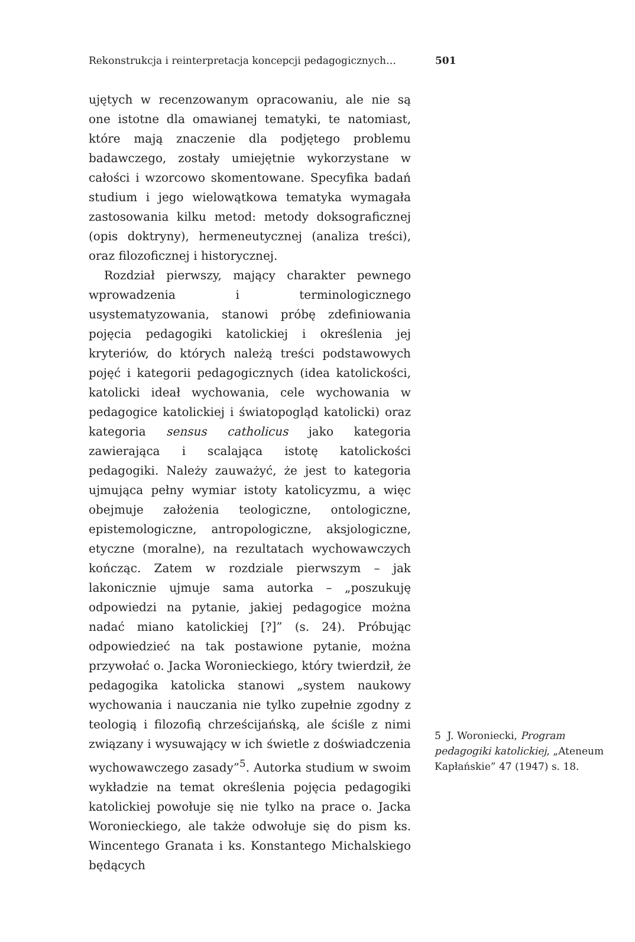Rekonstrukcja i reinterpretacja koncepcji pedagogicznych… 501
ujętych w recenzowanym opracowaniu, ale nie są one istotne dla omawianej tematyki, te natomiast, które mają znaczenie dla podjętego problemu badawczego, zostały umiejętnie wykorzystane w całości i wzorcowo skomentowane. Specyfika badań studium i jego wielowątkowa tematyka wymagała zastosowania kilku metod: metody doksograficznej (opis doktryny), hermeneutycznej (analiza treści), oraz filozoficznej i historycznej.
Rozdział pierwszy, mający charakter pewnego wprowadzenia i terminologicznego usystematyzowania, stanowi próbę zdefiniowania pojęcia pedagogiki katolickiej i określenia jej kryteriów, do których należą treści podstawowych pojęć i kategorii pedagogicznych (idea katolickości, katolicki ideał wychowania, cele wychowania w pedagogice katolickiej i światopogląd katolicki) oraz kategoria sensus catholicus jako kategoria zawierająca i scalająca istotę katolickości pedagogiki. Należy zauważyć, że jest to kategoria ujmująca pełny wymiar istoty katolicyzmu, a więc obejmuje założenia teologiczne, ontologiczne, epistemologiczne, antropologiczne, aksjologiczne, etyczne (moralne), na rezultatach wychowawczych kończąc. Zatem w rozdziale pierwszym – jak lakonicznie ujmuje sama autorka – „poszukuję odpowiedzi na pytanie, jakiej pedagogice można nadać miano katolickiej [?]” (s. 24). Próbując odpowiedzieć na tak postawione pytanie, można przywołać o. Jacka Woronieckiego, który twierdził, że pedagogika katolicka stanowi „system naukowy wychowania i nauczania nie tylko zupełnie zgodny z teologią i filozofią chrześcijańską, ale ściśle z nimi związany i wysuwający w ich świetle z doświadczenia wychowawczego zasady”<sup>5</sup>. Autorka studium w swoim wykładzie na temat określenia pojęcia pedagogiki katolickiej powołuje się nie tylko na prace o. Jacka Woronieckiego, ale także odwołuje się do pism ks. Wincentego Granata i ks. Konstantego Michalskiego będących
5 J. Woroniecki, Program pedagogiki katolickiej, „Ateneum Kapłańskie” 47 (1947) s. 18.